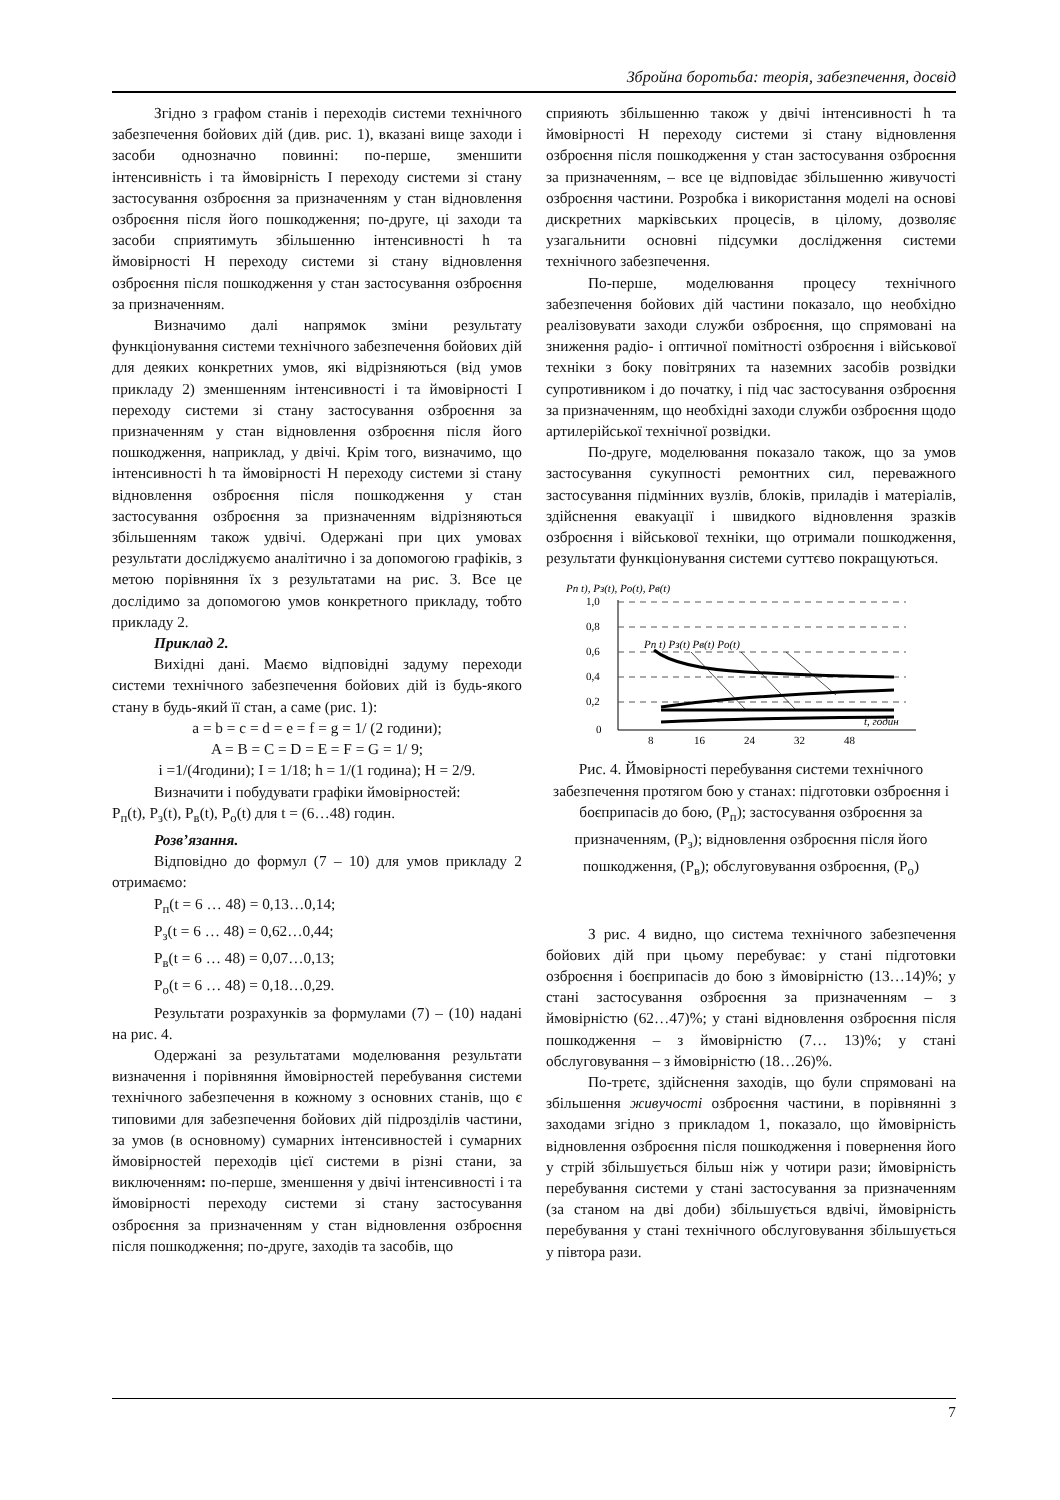Збройна боротьба: теорія, забезпечення, досвід
Згідно з графом станів і переходів системи технічного забезпечення бойових дій (див. рис. 1), вказані вище заходи і засоби однозначно повинні: по-перше, зменшити інтенсивність і та ймовірність І переходу системи зі стану застосування озброєння за призначенням у стан відновлення озброєння після його пошкодження; по-друге, ці заходи та засоби сприятимуть збільшенню інтенсивності h та ймовірності Н переходу системи зі стану відновлення озброєння після пошкодження у стан застосування озброєння за призначенням.
Визначимо далі напрямок зміни результату функціонування системи технічного забезпечення бойових дій для деяких конкретних умов, які відрізняються (від умов прикладу 2) зменшенням інтенсивності і та ймовірності І переходу системи зі стану застосування озброєння за призначенням у стан відновлення озброєння після його пошкодження, наприклад, у двічі. Крім того, визначимо, що інтенсивності h та ймовірності Н переходу системи зі стану відновлення озброєння після пошкодження у стан застосування озброєння за призначенням відрізняються збільшенням також удвічі. Одержані при цих умовах результати досліджуємо аналітично і за допомогою графіків, з метою порівняння їх з результатами на рис. 3. Все це дослідимо за допомогою умов конкретного прикладу, тобто прикладу 2.
Приклад 2.
Вихідні дані. Маємо відповідні задуму переходи системи технічного забезпечення бойових дій із будь-якого стану в будь-який її стан, а саме (рис. 1):
a = b = c = d = e = f = g = 1/ (2 години);
A = B = C = D = E = F = G = 1/ 9;
i =1/(4години); I = 1/18; h = 1/(1 година); H = 2/9.
Визначити і побудувати графіки ймовірностей:
P<sub>п</sub>(t), P<sub>з</sub>(t), P<sub>в</sub>(t), P<sub>о</sub>(t) для t = (6…48) годин.
Розв’язання.
Відповідно до формул (7 – 10) для умов прикладу 2 отримаємо:
P<sub>п</sub>(t = 6 … 48) = 0,13…0,14;
P<sub>з</sub>(t = 6 … 48) = 0,62…0,44;
P<sub>в</sub>(t = 6 … 48) = 0,07…0,13;
P<sub>о</sub>(t = 6 … 48) = 0,18…0,29.
Результати розрахунків за формулами (7) – (10) надані на рис. 4.
Одержані за результатами моделювання результати визначення і порівняння ймовірностей перебування системи технічного забезпечення в кожному з основних станів, що є типовими для забезпечення бойових дій підрозділів частини, за умов (в основному) сумарних інтенсивностей і сумарних ймовірностей переходів цієї системи в різні стани, за виключенням: по-перше, зменшення у двічі інтенсивності і та ймовірності переходу системи зі стану застосування озброєння за призначенням у стан відновлення озброєння після пошкодження; по-друге, заходів та засобів, що
сприяють збільшенню також у двічі інтенсивності h та ймовірності Н переходу системи зі стану відновлення озброєння після пошкодження у стан застосування озброєння за призначенням, – все це відповідає збільшенню живучості озброєння частини. Розробка і використання моделі на основі дискретних марківських процесів, в цілому, дозволяє узагальнити основні підсумки дослідження системи технічного забезпечення.
По-перше, моделювання процесу технічного забезпечення бойових дій частини показало, що необхідно реалізовувати заходи служби озброєння, що спрямовані на зниження радіо- і оптичної помітності озброєння і військової техніки з боку повітряних та наземних засобів розвідки супротивником і до початку, і під час застосування озброєння за призначенням, що необхідні заходи служби озброєння щодо артилерійської технічної розвідки.
По-друге, моделювання показало також, що за умов застосування сукупності ремонтних сил, переважного застосування підмінних вузлів, блоків, приладів і матеріалів, здійснення евакуації і швидкого відновлення зразків озброєння і військової техніки, що отримали пошкодження, результати функціонування системи суттєво покращуються.
Pп t), Pз(t), Pо(t), Pв(t)
1,0
0,8
0,6
0,4
0,2
0
8
16
24
32
48
t, годин
Pп t) Pз(t) Pв(t) Pо(t)
Рис. 4. Ймовірності перебування системи технічного забезпечення протягом бою у станах: підготовки озброєння і боєприпасів до бою, (P<sub>п</sub>); застосування озброєння за призначенням, (P<sub>з</sub>); відновлення озброєння після його пошкодження, (P<sub>в</sub>); обслуговування озброєння, (P<sub>о</sub>)
З рис. 4 видно, що система технічного забезпечення бойових дій при цьому перебуває: у стані підготовки озброєння і боєприпасів до бою з ймовірністю (13…14)%; у стані застосування озброєння за призначенням – з ймовірністю (62…47)%; у стані відновлення озброєння після пошкодження – з ймовірністю (7… 13)%; у стані обслуговування – з ймовірністю (18…26)%.
По-третє, здійснення заходів, що були спрямовані на збільшення живучості озброєння частини, в порівнянні з заходами згідно з прикладом 1, показало, що ймовірність відновлення озброєння після пошкодження і повернення його у стрій збільшується більш ніж у чотири рази; ймовірність перебування системи у стані застосування за призначенням (за станом на дві доби) збільшується вдвічі, ймовірність перебування у стані технічного обслуговування збільшується у півтора рази.
7